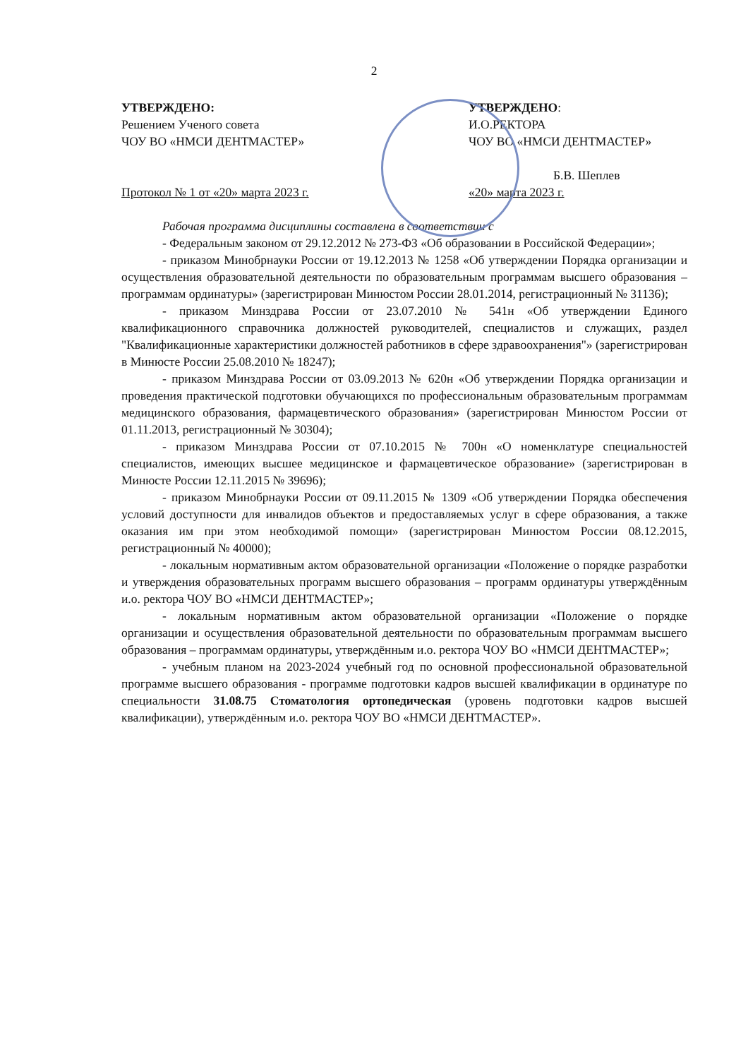2
УТВЕРЖДЕНО:
Решением Ученого совета
ЧОУ ВО «НМСИ ДЕНТМАСТЕР»
Протокол № 1 от «20» марта 2023 г.
УТВЕРЖДЕНО:
И.О.РЕКТОРА
ЧОУ ВО «НМСИ ДЕНТМАСТЕР»
Б.В. Шеплев
«20» марта 2023 г.
Рабочая программа дисциплины составлена в соответствии с
- Федеральным законом от 29.12.2012 № 273-ФЗ «Об образовании в Российской Федерации»;
- приказом Минобрнауки России от 19.12.2013 № 1258 «Об утверждении Порядка организации и осуществления образовательной деятельности по образовательным программам высшего образования – программам ординатуры» (зарегистрирован Минюстом России 28.01.2014, регистрационный № 31136);
- приказом Минздрава России от 23.07.2010 № 541н «Об утверждении Единого квалификационного справочника должностей руководителей, специалистов и служащих, раздел "Квалификационные характеристики должностей работников в сфере здравоохранения"» (зарегистрирован в Минюсте России 25.08.2010 № 18247);
- приказом Минздрава России от 03.09.2013 № 620н «Об утверждении Порядка организации и проведения практической подготовки обучающихся по профессиональным образовательным программам медицинского образования, фармацевтического образования» (зарегистрирован Минюстом России от 01.11.2013, регистрационный № 30304);
- приказом Минздрава России от 07.10.2015 № 700н «О номенклатуре специальностей специалистов, имеющих высшее медицинское и фармацевтическое образование» (зарегистрирован в Минюсте России 12.11.2015 № 39696);
- приказом Минобрнауки России от 09.11.2015 № 1309 «Об утверждении Порядка обеспечения условий доступности для инвалидов объектов и предоставляемых услуг в сфере образования, а также оказания им при этом необходимой помощи» (зарегистрирован Минюстом России 08.12.2015, регистрационный № 40000);
- локальным нормативным актом образовательной организации «Положение о порядке разработки и утверждения образовательных программ высшего образования – программ ординатуры утверждённым и.о. ректора ЧОУ ВО «НМСИ ДЕНТМАСТЕР»;
- локальным нормативным актом образовательной организации «Положение о порядке организации и осуществления образовательной деятельности по образовательным программам высшего образования – программам ординатуры, утверждённым и.о. ректора ЧОУ ВО «НМСИ ДЕНТМАСТЕР»;
- учебным планом на 2023-2024 учебный год по основной профессиональной образовательной программе высшего образования - программе подготовки кадров высшей квалификации в ординатуре по специальности 31.08.75 Стоматология ортопедическая (уровень подготовки кадров высшей квалификации), утверждённым и.о. ректора ЧОУ ВО «НМСИ ДЕНТМАСТЕР».